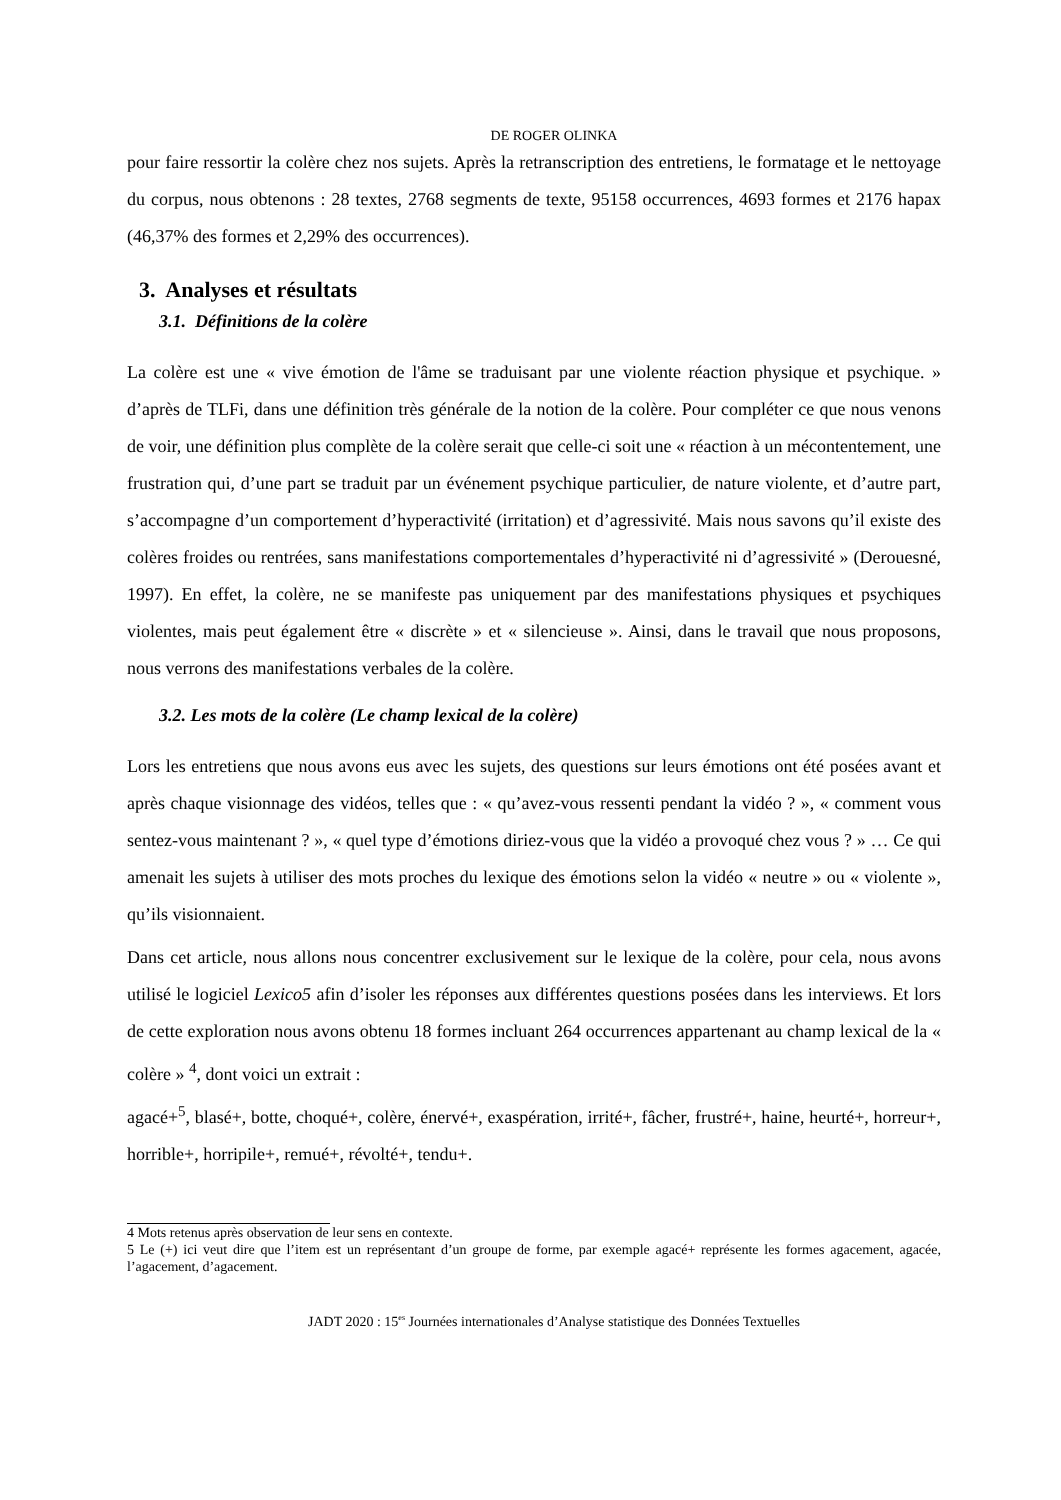DE ROGER OLINKA
pour faire ressortir la colère chez nos sujets. Après la retranscription des entretiens, le formatage et le nettoyage du corpus, nous obtenons : 28 textes, 2768 segments de texte, 95158 occurrences, 4693 formes et 2176 hapax (46,37% des formes et 2,29% des occurrences).
3. Analyses et résultats
3.1. Définitions de la colère
La colère est une « vive émotion de l'âme se traduisant par une violente réaction physique et psychique. » d’après de TLFi, dans une définition très générale de la notion de la colère. Pour compléter ce que nous venons de voir, une définition plus complète de la colère serait que celle-ci soit une « réaction à un mécontentement, une frustration qui, d’une part se traduit par un événement psychique particulier, de nature violente, et d’autre part, s’accompagne d’un comportement d’hyperactivité (irritation) et d’agressivité. Mais nous savons qu’il existe des colères froides ou rentrées, sans manifestations comportementales d’hyperactivité ni d’agressivité » (Derouesné, 1997). En effet, la colère, ne se manifeste pas uniquement par des manifestations physiques et psychiques violentes, mais peut également être « discrète » et « silencieuse ». Ainsi, dans le travail que nous proposons, nous verrons des manifestations verbales de la colère.
3.2. Les mots de la colère (Le champ lexical de la colère)
Lors les entretiens que nous avons eus avec les sujets, des questions sur leurs émotions ont été posées avant et après chaque visionnage des vidéos, telles que : « qu’avez-vous ressenti pendant la vidéo ? », « comment vous sentez-vous maintenant ? », « quel type d’émotions diriez-vous que la vidéo a provoqué chez vous ? » … Ce qui amenait les sujets à utiliser des mots proches du lexique des émotions selon la vidéo « neutre » ou « violente », qu’ils visionnaient.
Dans cet article, nous allons nous concentrer exclusivement sur le lexique de la colère, pour cela, nous avons utilisé le logiciel Lexico5 afin d’isoler les réponses aux différentes questions posées dans les interviews. Et lors de cette exploration nous avons obtenu 18 formes incluant 264 occurrences appartenant au champ lexical de la « colère » <sup>4</sup>, dont voici un extrait :
agacé+<sup>5</sup>, blasé+, botte, choqué+, colère, énervé+, exaspération, irrité+, fâcher, frustré+, haine, heurté+, horreur+, horrible+, horripile+, remué+, révolté+, tendu+.
4 Mots retenus après observation de leur sens en contexte.
5 Le (+) ici veut dire que l’item est un représentant d’un groupe de forme, par exemple agacé+ représente les formes agacement, agacée, l’agacement, d’agacement.
JADT 2020 : 15<sup>es</sup> Journées internationales d’Analyse statistique des Données Textuelles